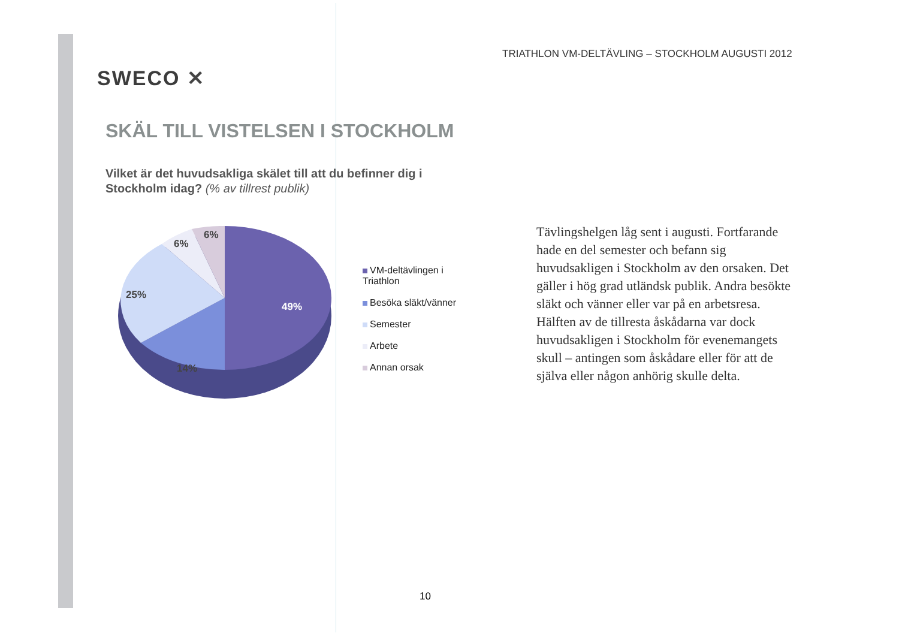TRIATHLON VM-DELTÄVLING – STOCKHOLM AUGUSTI 2012
SWECO ✕
SKÄL TILL VISTELSEN I STOCKHOLM
Vilket är det huvudsakliga skälet till att du befinner dig i Stockholm idag? (% av tillrest publik)
6%
6%
25%
49%
14%
VM-deltävlingen i Triathlon
Besöka släkt/vänner
Semester
Arbete
Annan orsak
Tävlingshelgen låg sent i augusti. Fortfarande hade en del semester och befann sig huvudsakligen i Stockholm av den orsaken. Det gäller i hög grad utländsk publik. Andra besökte släkt och vänner eller var på en arbetsresa. Hälften av de tillresta åskådarna var dock huvudsakligen i Stockholm för evenemangets skull – antingen som åskådare eller för att de själva eller någon anhörig skulle delta.
10